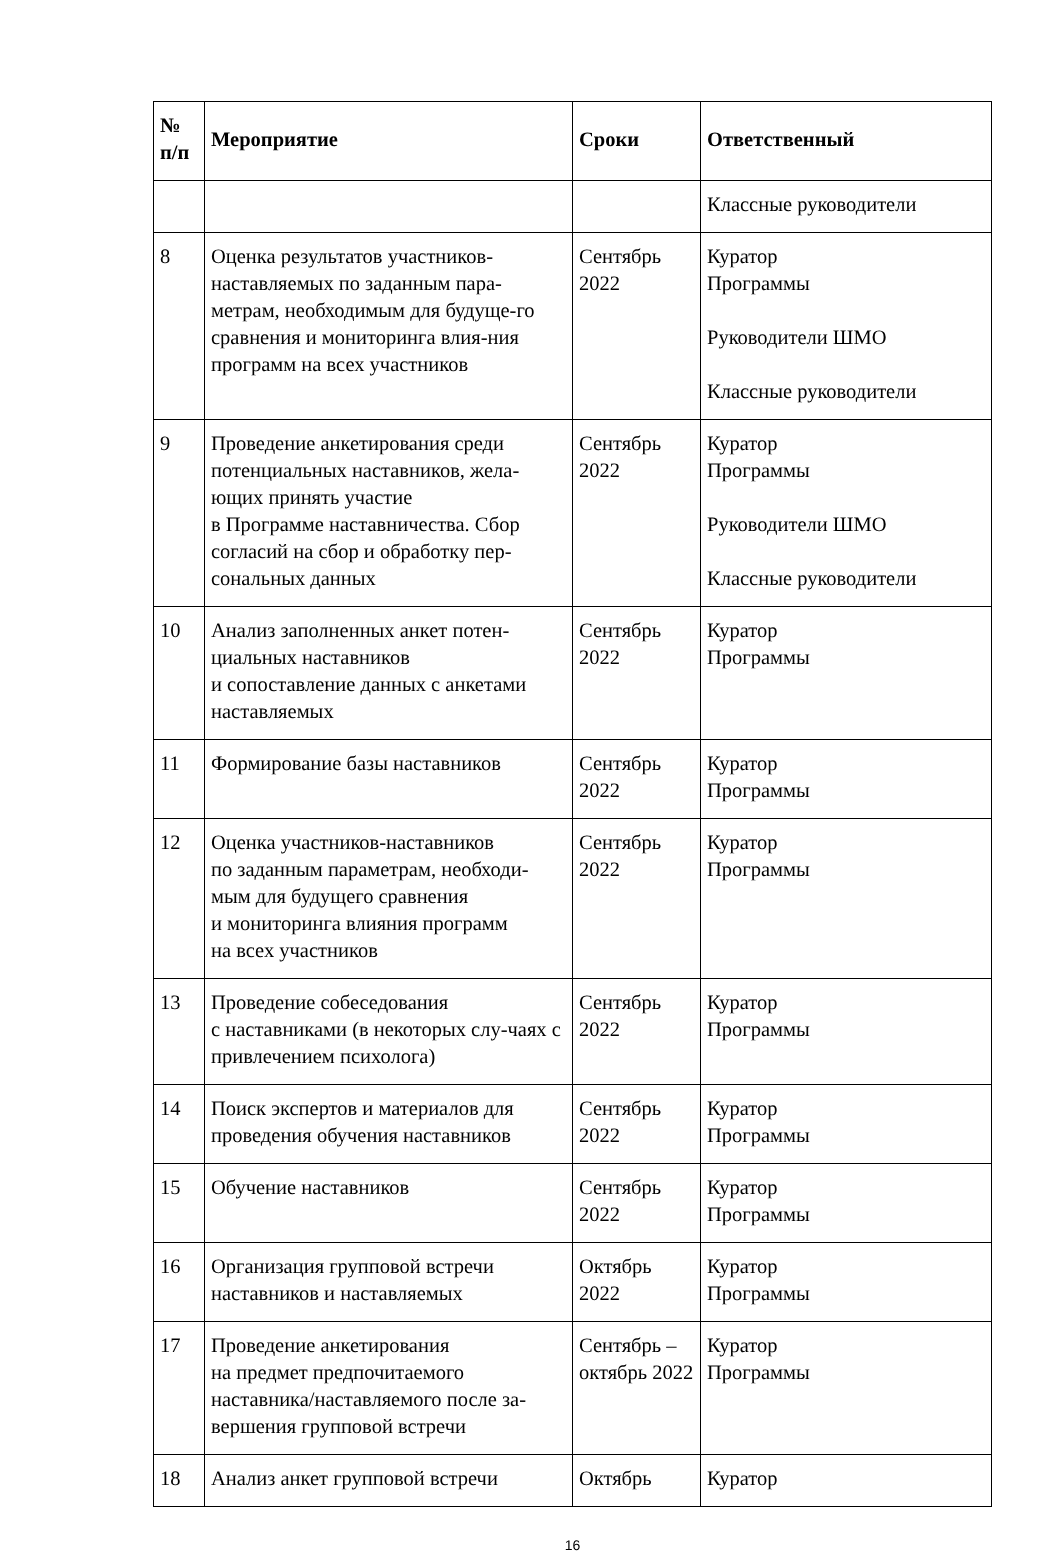| № п/п | Мероприятие | Сроки | Ответственный |
| --- | --- | --- | --- |
| | | | Классные руководители |
| 8 | Оценка результатов участников-наставляемых по заданным пара-метрам, необходимым для будуще-го сравнения и мониторинга влия-ния программ на всех участников | Сентябрь 2022 | Куратор Программы Руководители ШМО Классные руководители |
| 9 | Проведение анкетирования среди потенциальных наставников, жела-ющих принять участие в Программе наставничества. Сбор согласий на сбор и обработку пер-сональных данных | Сентябрь 2022 | Куратор Программы Руководители ШМО Классные руководители |
| 10 | Анализ заполненных анкет потен-циальных наставников и сопоставление данных с анкетами наставляемых | Сентябрь 2022 | Куратор Программы |
| 11 | Формирование базы наставников | Сентябрь 2022 | Куратор Программы |
| 12 | Оценка участников-наставников по заданным параметрам, необходи-мым для будущего сравнения и мониторинга влияния программ на всех участников | Сентябрь 2022 | Куратор Программы |
| 13 | Проведение собеседования с наставниками (в некоторых слу-чаях с привлечением психолога) | Сентябрь 2022 | Куратор Программы |
| 14 | Поиск экспертов и материалов для проведения обучения наставников | Сентябрь 2022 | Куратор Программы |
| 15 | Обучение наставников | Сентябрь 2022 | Куратор Программы |
| 16 | Организация групповой встречи наставников и наставляемых | Октябрь 2022 | Куратор Программы |
| 17 | Проведение анкетирования на предмет предпочитаемого наставника/наставляемого после за-вершения групповой встречи | Сентябрь – октябрь 2022 | Куратор Программы |
| 18 | Анализ анкет групповой встречи | Октябрь | Куратор |
16